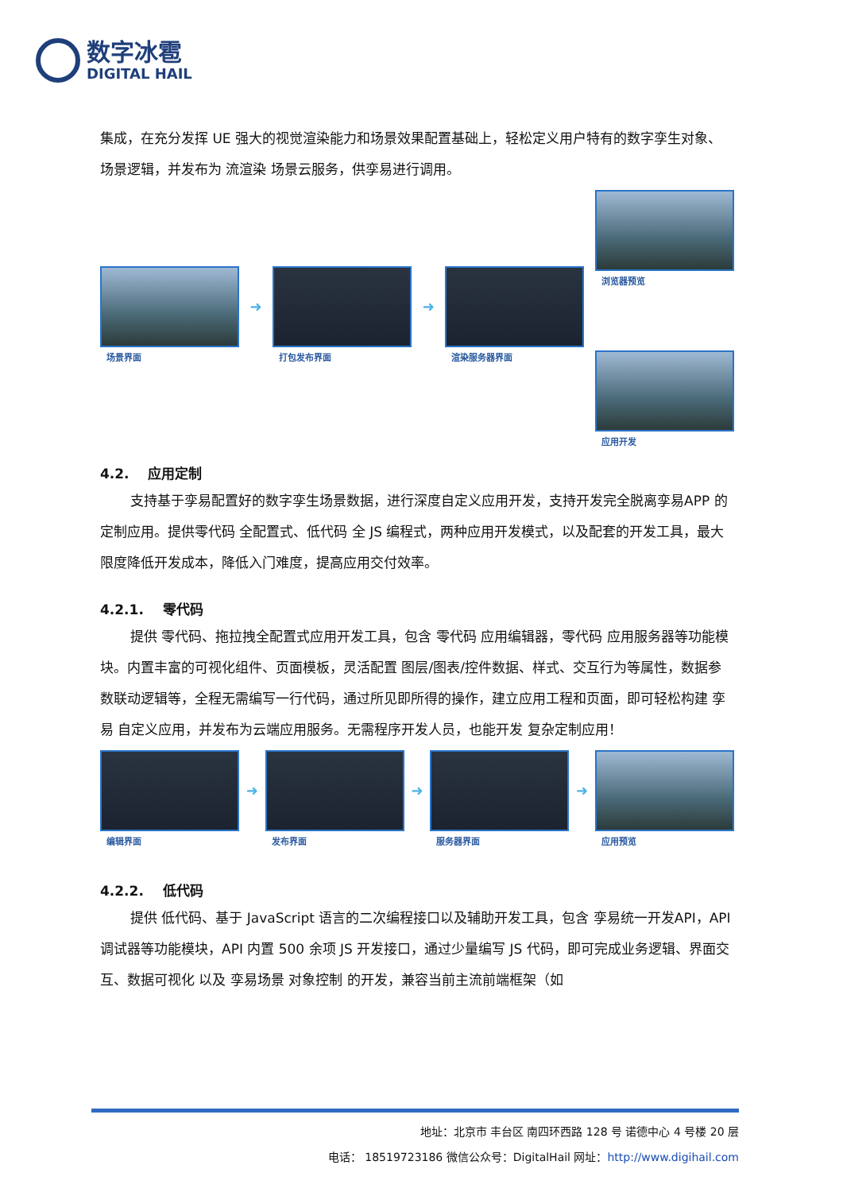数字冰雹
DIGITAL HAIL
集成，在充分发挥 UE 强大的视觉渲染能力和场景效果配置基础上，轻松定义用户特有的数字孪生对象、场景逻辑，并发布为 流渲染 场景云服务，供孪易进行调用。
场景界面
➜
打包发布界面
➜
渲染服务器界面
浏览器预览
应用开发
4.2. 应用定制
支持基于孪易配置好的数字孪生场景数据，进行深度自定义应用开发，支持开发完全脱离孪易APP 的定制应用。提供零代码 全配置式、低代码 全 JS 编程式，两种应用开发模式，以及配套的开发工具，最大限度降低开发成本，降低入门难度，提高应用交付效率。
4.2.1. 零代码
提供 零代码、拖拉拽全配置式应用开发工具，包含 零代码 应用编辑器，零代码 应用服务器等功能模块。内置丰富的可视化组件、页面模板，灵活配置 图层/图表/控件数据、样式、交互行为等属性，数据参数联动逻辑等，全程无需编写一行代码，通过所见即所得的操作，建立应用工程和页面，即可轻松构建 孪易 自定义应用，并发布为云端应用服务。无需程序开发人员，也能开发 复杂定制应用！
编辑界面
➜
发布界面
➜
服务器界面
➜
应用预览
4.2.2. 低代码
提供 低代码、基于 JavaScript 语言的二次编程接口以及辅助开发工具，包含 孪易统一开发API，API 调试器等功能模块，API 内置 500 余项 JS 开发接口，通过少量编写 JS 代码，即可完成业务逻辑、界面交互、数据可视化 以及 孪易场景 对象控制 的开发，兼容当前主流前端框架（如
地址：北京市 丰台区 南四环西路 128 号 诺德中心 4 号楼 20 层
电话： 18519723186 微信公众号：DigitalHail 网址：http://www.digihail.com